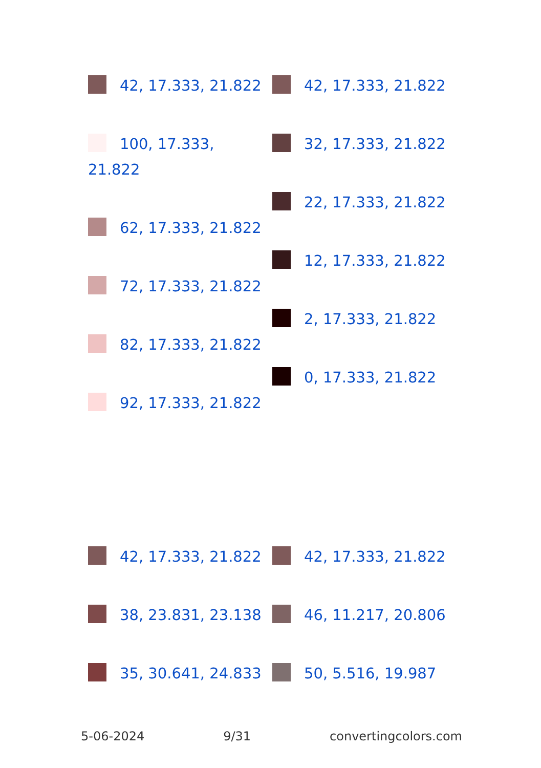42, 17.333, 21.822
100, 17.333,
21.822
62, 17.333, 21.822
72, 17.333, 21.822
82, 17.333, 21.822
92, 17.333, 21.822
42, 17.333, 21.822
32, 17.333, 21.822
22, 17.333, 21.822
12, 17.333, 21.822
2, 17.333, 21.822
0, 17.333, 21.822
42, 17.333, 21.822
38, 23.831, 23.138
35, 30.641, 24.833
42, 17.333, 21.822
46, 11.217, 20.806
50, 5.516, 19.987
5-06-2024 9/31 convertingcolors.com